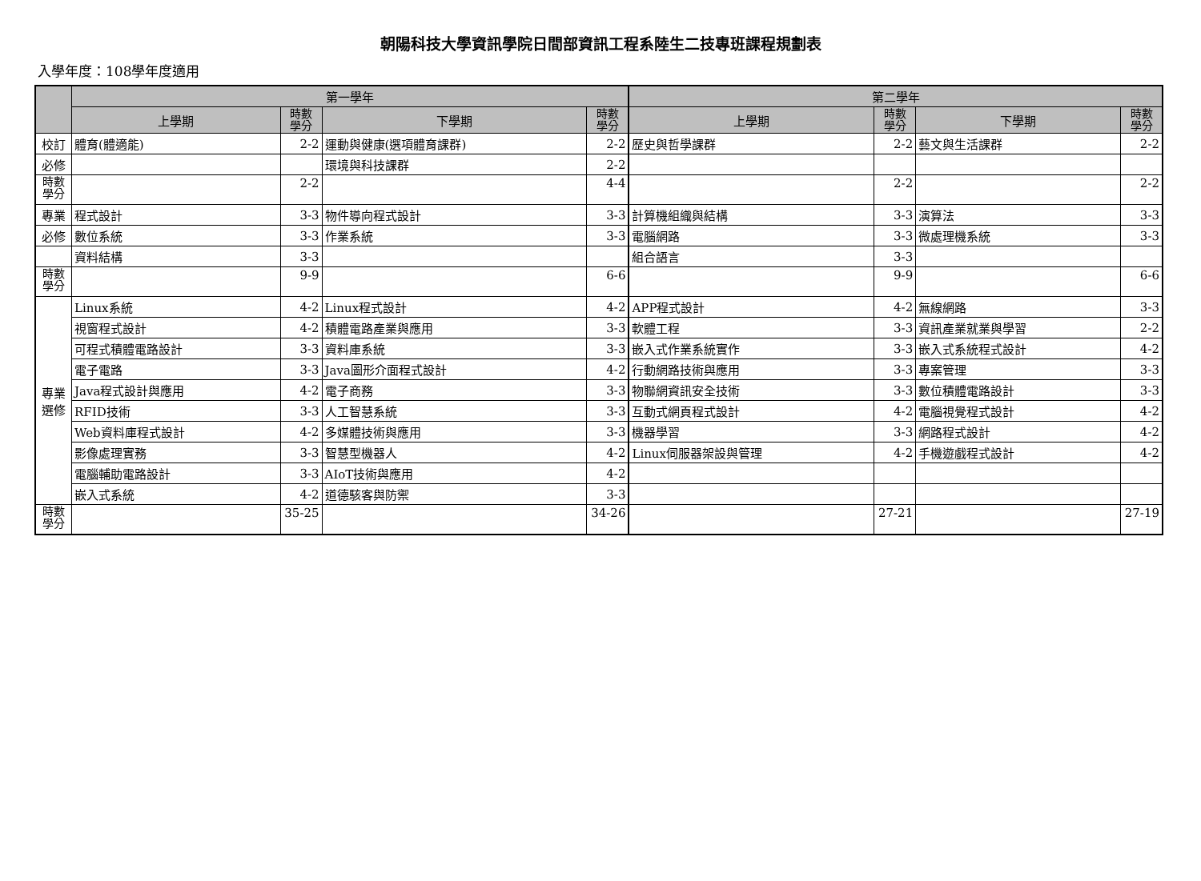朝陽科技大學資訊學院日間部資訊工程系陸生二技專班課程規劃表
入學年度：108學年度適用
| | 第一學年 | | | | 第二學年 | | | |
| --- | --- | --- | --- | --- | --- | --- | --- | --- |
| | 上學期 | 時數 學分 | 下學期 | 時數 學分 | 上學期 | 時數 學分 | 下學期 | 時數 學分 |
| 校訂 | 體育(體適能) | 2-2 | 運動與健康(選項體育課群) | 2-2 | 歷史與哲學課群 | 2-2 | 藝文與生活課群 | 2-2 |
| 必修 | | | 環境與科技課群 | 2-2 | | | | |
| 時數 學分 | | 2-2 | | 4-4 | | 2-2 | | 2-2 |
| 專業 | 程式設計 | 3-3 | 物件導向程式設計 | 3-3 | 計算機組織與結構 | 3-3 | 演算法 | 3-3 |
| 必修 | 數位系統 | 3-3 | 作業系統 | 3-3 | 電腦網路 | 3-3 | 微處理機系統 | 3-3 |
| | 資料結構 | 3-3 | | | 組合語言 | 3-3 | | |
| 時數 學分 | | 9-9 | | 6-6 | | 9-9 | | 6-6 |
| 專業 選修 | Linux系統 | 4-2 | Linux程式設計 | 4-2 | APP程式設計 | 4-2 | 無線網路 | 3-3 |
| | 視窗程式設計 | 4-2 | 積體電路產業與應用 | 3-3 | 軟體工程 | 3-3 | 資訊產業就業與學習 | 2-2 |
| | 可程式積體電路設計 | 3-3 | 資料庫系統 | 3-3 | 嵌入式作業系統實作 | 3-3 | 嵌入式系統程式設計 | 4-2 |
| | 電子電路 | 3-3 | Java圖形介面程式設計 | 4-2 | 行動網路技術與應用 | 3-3 | 專案管理 | 3-3 |
| | Java程式設計與應用 | 4-2 | 電子商務 | 3-3 | 物聯網資訊安全技術 | 3-3 | 數位積體電路設計 | 3-3 |
| | RFID技術 | 3-3 | 人工智慧系統 | 3-3 | 互動式網頁程式設計 | 4-2 | 電腦視覺程式設計 | 4-2 |
| | Web資料庫程式設計 | 4-2 | 多媒體技術與應用 | 3-3 | 機器學習 | 3-3 | 網路程式設計 | 4-2 |
| | 影像處理實務 | 3-3 | 智慧型機器人 | 4-2 | Linux伺服器架設與管理 | 4-2 | 手機遊戲程式設計 | 4-2 |
| | 電腦輔助電路設計 | 3-3 | AIoT技術與應用 | 4-2 | | | | |
| | 嵌入式系統 | 4-2 | 道德駭客與防禦 | 3-3 | | | | |
| 時數 學分 | | 35-25 | | 34-26 | | 27-21 | | 27-19 |